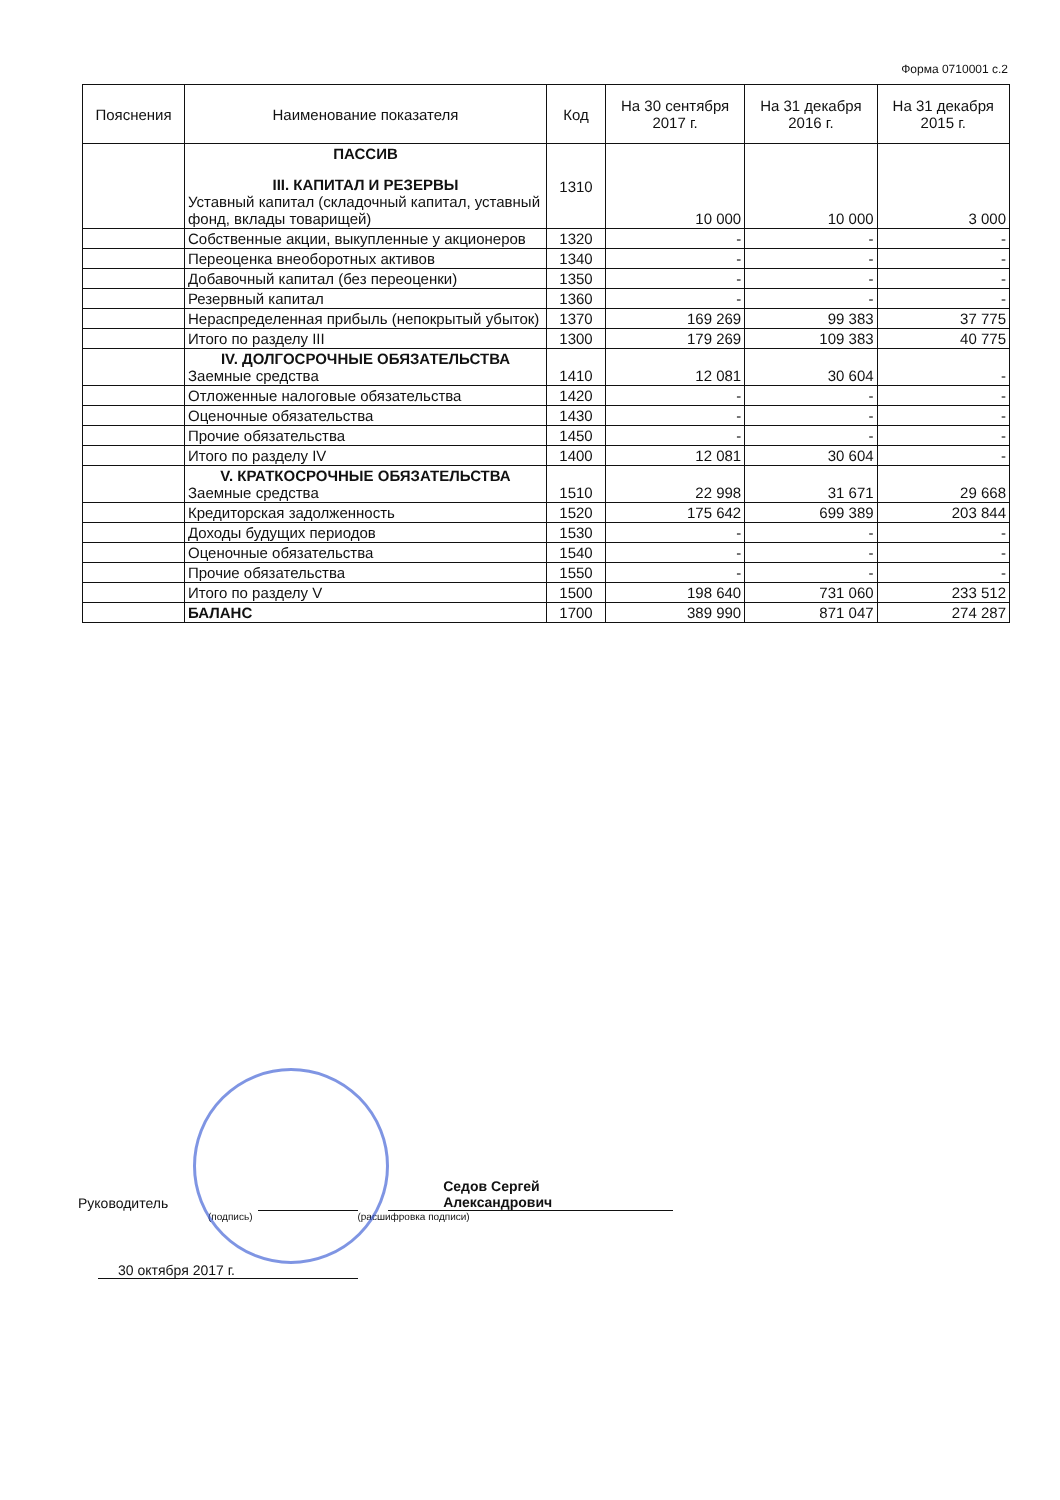Форма 0710001 с.2
| Пояснения | Наименование показателя | Код | На 30 сентября 2017 г. | На 31 декабря 2016 г. | На 31 декабря 2015 г. |
| --- | --- | --- | --- | --- | --- |
| | ПАССИВ III. КАПИТАЛ И РЕЗЕРВЫ Уставный капитал (складочный капитал, уставный фонд, вклады товарищей) | 1310 | 10 000 | 10 000 | 3 000 |
| | Собственные акции, выкупленные у акционеров | 1320 | - | - | - |
| | Переоценка внеоборотных активов | 1340 | - | - | - |
| | Добавочный капитал (без переоценки) | 1350 | - | - | - |
| | Резервный капитал | 1360 | - | - | - |
| | Нераспределенная прибыль (непокрытый убыток) | 1370 | 169 269 | 99 383 | 37 775 |
| | Итого по разделу III | 1300 | 179 269 | 109 383 | 40 775 |
| | IV. ДОЛГОСРОЧНЫЕ ОБЯЗАТЕЛЬСТВА Заемные средства | 1410 | 12 081 | 30 604 | - |
| | Отложенные налоговые обязательства | 1420 | - | - | - |
| | Оценочные обязательства | 1430 | - | - | - |
| | Прочие обязательства | 1450 | - | - | - |
| | Итого по разделу IV | 1400 | 12 081 | 30 604 | - |
| | V. КРАТКОСРОЧНЫЕ ОБЯЗАТЕЛЬСТВА Заемные средства | 1510 | 22 998 | 31 671 | 29 668 |
| | Кредиторская задолженность | 1520 | 175 642 | 699 389 | 203 844 |
| | Доходы будущих периодов | 1530 | - | - | - |
| | Оценочные обязательства | 1540 | - | - | - |
| | Прочие обязательства | 1550 | - | - | - |
| | Итого по разделу V | 1500 | 198 640 | 731 060 | 233 512 |
| | БАЛАНС | 1700 | 389 990 | 871 047 | 274 287 |
Руководитель Седов Сергей
Александрович
(подпись) (расшифровка подписи)
30 октября 2017 г.